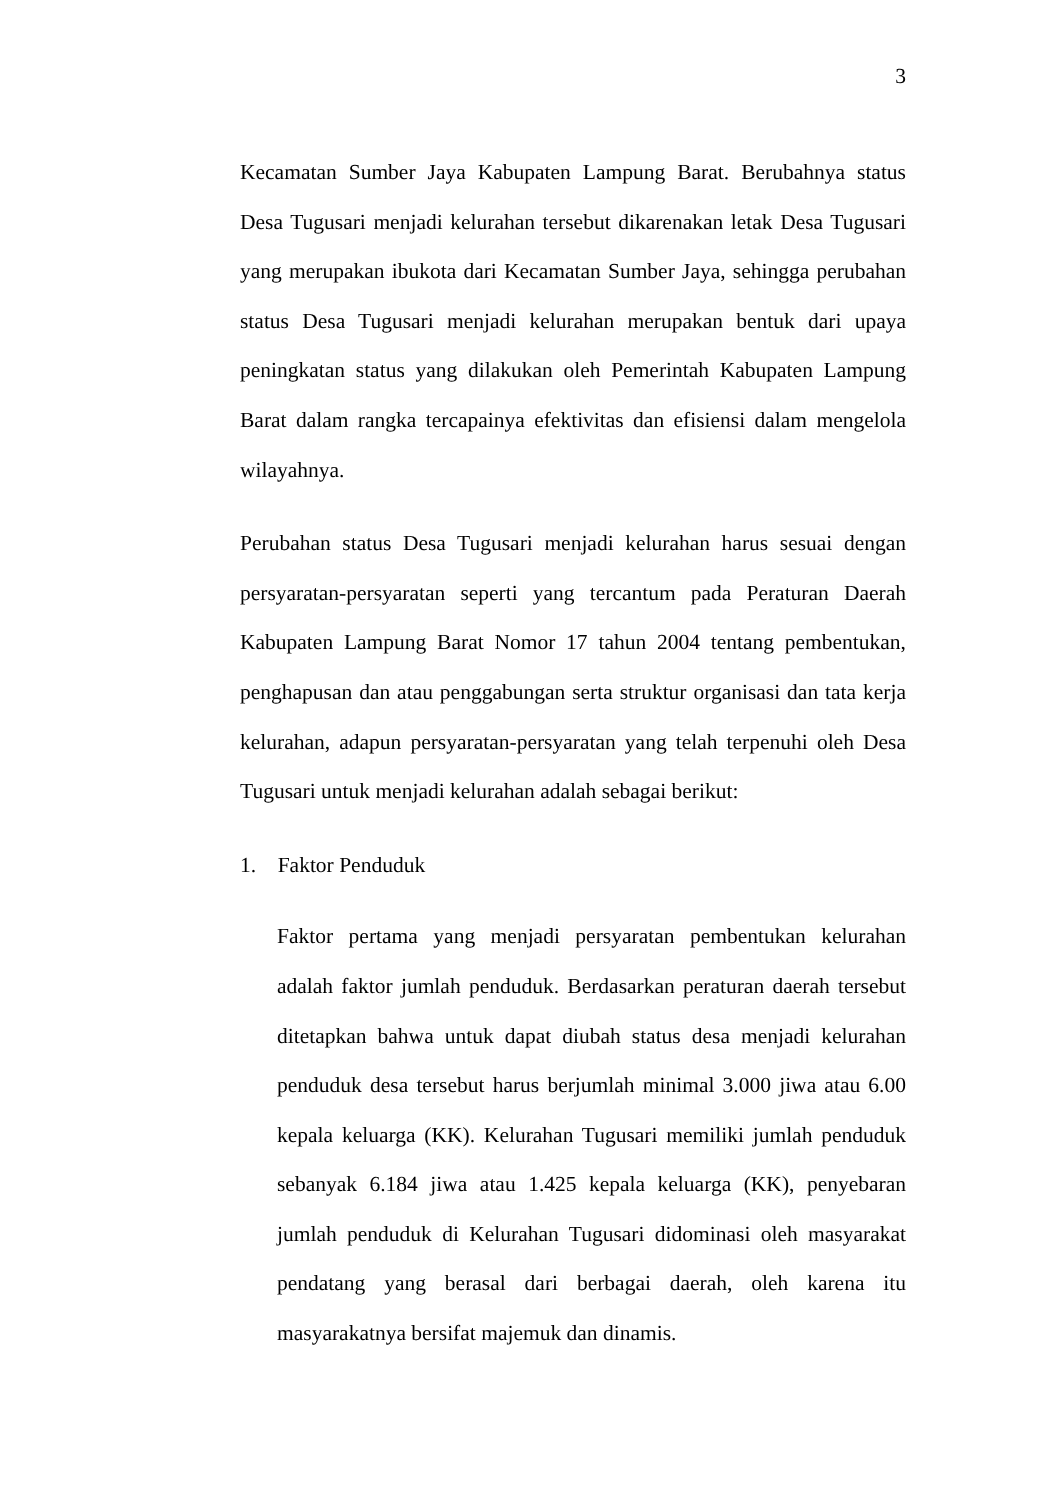3
Kecamatan Sumber Jaya Kabupaten Lampung Barat. Berubahnya status Desa Tugusari menjadi kelurahan tersebut dikarenakan letak Desa Tugusari yang merupakan ibukota dari Kecamatan Sumber Jaya, sehingga perubahan status Desa Tugusari menjadi kelurahan merupakan bentuk dari upaya peningkatan status yang dilakukan oleh Pemerintah Kabupaten Lampung Barat dalam rangka tercapainya efektivitas dan efisiensi dalam mengelola wilayahnya.
Perubahan status Desa Tugusari menjadi kelurahan harus sesuai dengan persyaratan-persyaratan seperti yang tercantum pada Peraturan Daerah Kabupaten Lampung Barat Nomor 17 tahun 2004 tentang pembentukan, penghapusan dan atau penggabungan serta struktur organisasi dan tata kerja kelurahan, adapun persyaratan-persyaratan yang telah terpenuhi oleh Desa Tugusari untuk menjadi kelurahan adalah sebagai berikut:
1. Faktor Penduduk
Faktor pertama yang menjadi persyaratan pembentukan kelurahan adalah faktor jumlah penduduk. Berdasarkan peraturan daerah tersebut ditetapkan bahwa untuk dapat diubah status desa menjadi kelurahan penduduk desa tersebut harus berjumlah minimal 3.000 jiwa atau 6.00 kepala keluarga (KK). Kelurahan Tugusari memiliki jumlah penduduk sebanyak 6.184 jiwa atau 1.425 kepala keluarga (KK), penyebaran jumlah penduduk di Kelurahan Tugusari didominasi oleh masyarakat pendatang yang berasal dari berbagai daerah, oleh karena itu masyarakatnya bersifat majemuk dan dinamis.